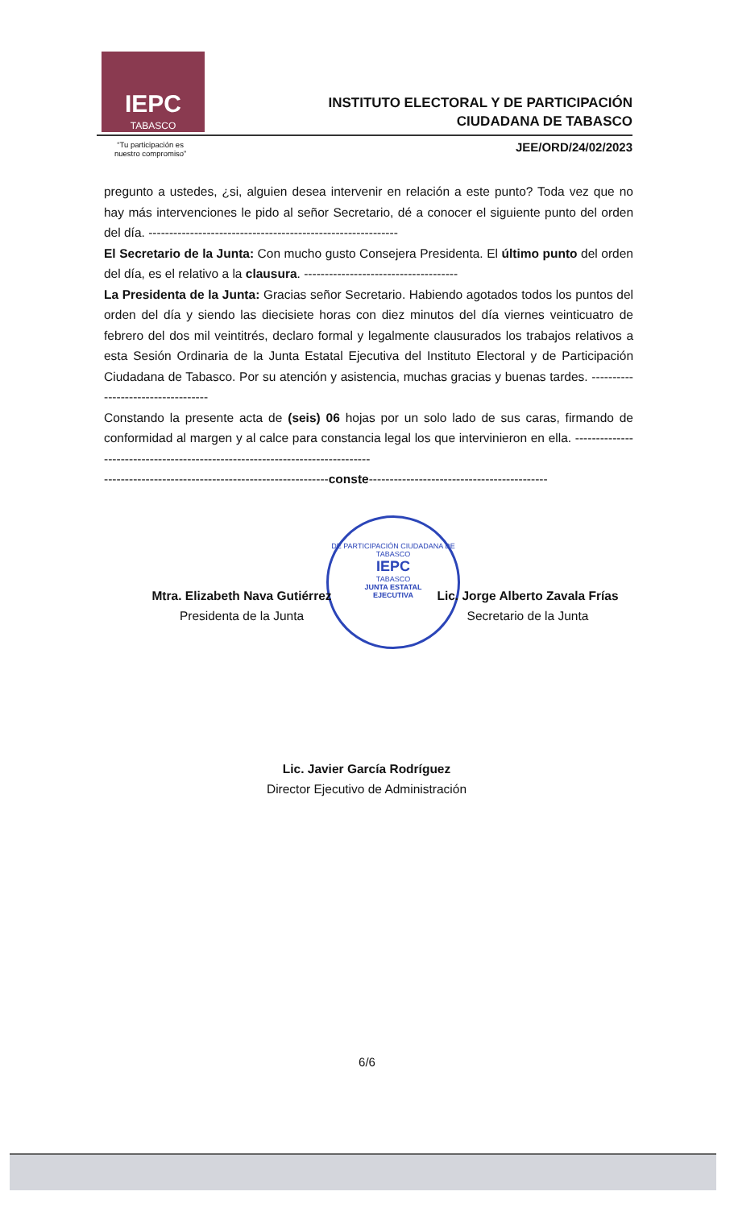IEPC
TABASCO
INSTITUTO ELECTORAL Y DE PARTICIPACIÓN
CIUDADANA DE TABASCO
“Tu participación es
nuestro compromiso”
JEE/ORD/24/02/2023
pregunto a ustedes, ¿si, alguien desea intervenir en relación a este punto? Toda vez que no hay más intervenciones le pido al señor Secretario, dé a conocer el siguiente punto del orden del día. ------------------------------------------------------------
El Secretario de la Junta: Con mucho gusto Consejera Presidenta. El último punto del orden del día, es el relativo a la clausura. -------------------------------------
La Presidenta de la Junta: Gracias señor Secretario. Habiendo agotados todos los puntos del orden del día y siendo las diecisiete horas con diez minutos del día viernes veinticuatro de febrero del dos mil veintitrés, declaro formal y legalmente clausurados los trabajos relativos a esta Sesión Ordinaria de la Junta Estatal Ejecutiva del Instituto Electoral y de Participación Ciudadana de Tabasco. Por su atención y asistencia, muchas gracias y buenas tardes. -----------------------------------
Constando la presente acta de (seis) 06 hojas por un solo lado de sus caras, firmando de conformidad al margen y al calce para constancia legal los que intervinieron en ella. ------------------------------------------------------------------------------
------------------------------------------------------conste-------------------------------------------
DE PARTICIPACIÓN CIUDADANA DE TABASCO
IEPC
TABASCO
JUNTA ESTATAL
EJECUTIVA
Mtra. Elizabeth Nava Gutiérrez
Presidenta de la Junta
Lic. Jorge Alberto Zavala Frías
Secretario de la Junta
Lic. Javier García Rodríguez
Director Ejecutivo de Administración
6/6